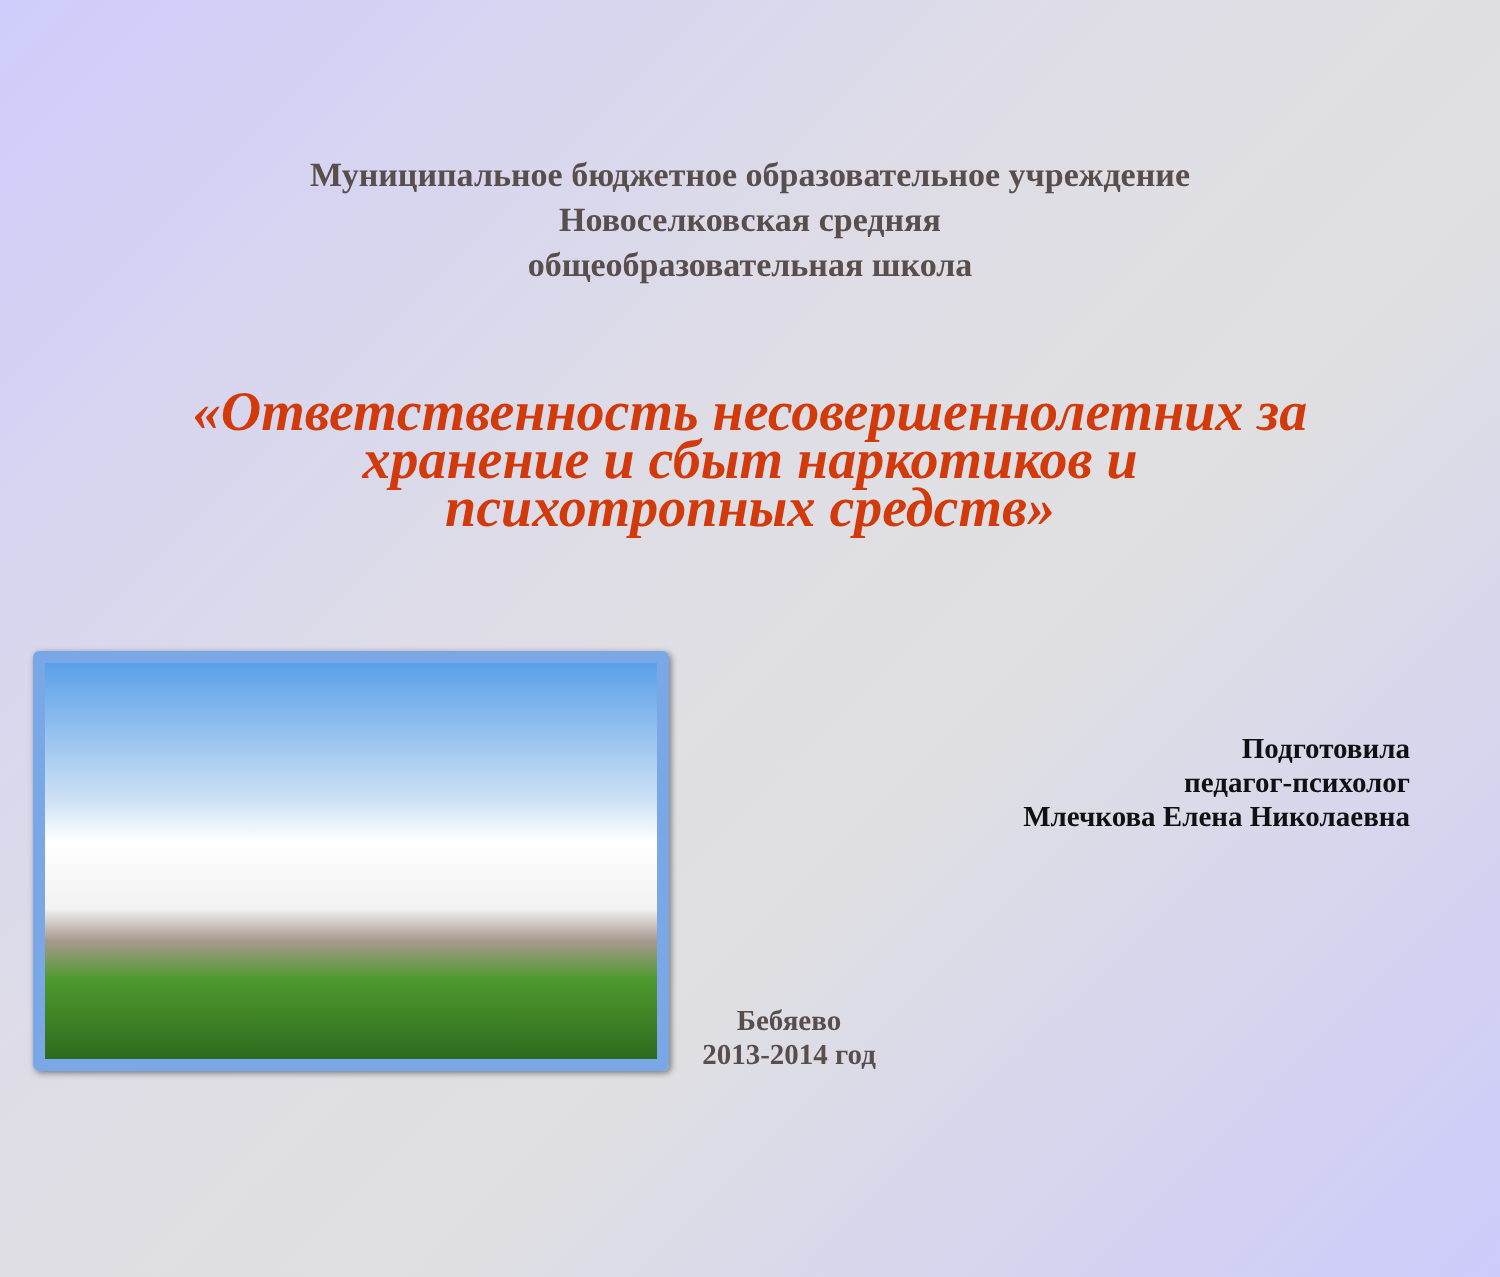Муниципальное бюджетное образовательное учреждение
Новоселковская средняя
общеобразовательная школа
«Ответственность несовершеннолетних за
хранение и сбыт наркотиков и
психотропных средств»
Подготовила
педагог-психолог
Млечкова Елена Николаевна
Бебяево
2013-2014 год